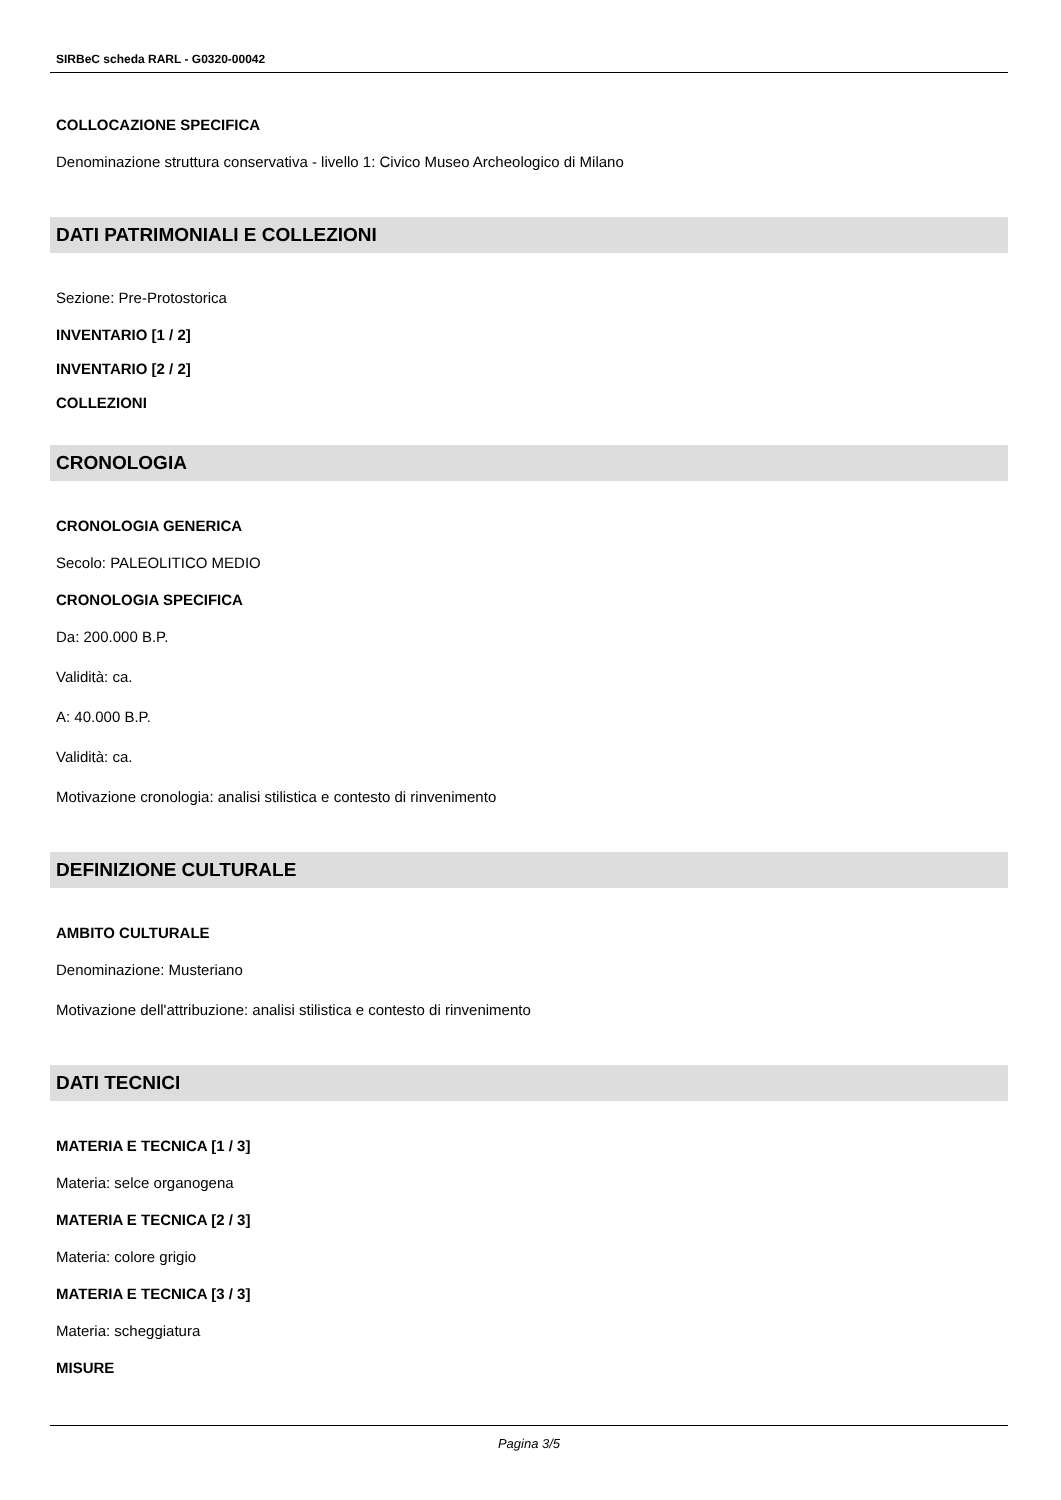SIRBeC scheda RARL - G0320-00042
COLLOCAZIONE SPECIFICA
Denominazione struttura conservativa - livello 1: Civico Museo Archeologico di Milano
DATI PATRIMONIALI E COLLEZIONI
Sezione: Pre-Protostorica
INVENTARIO [1 / 2]
INVENTARIO [2 / 2]
COLLEZIONI
CRONOLOGIA
CRONOLOGIA GENERICA
Secolo: PALEOLITICO MEDIO
CRONOLOGIA SPECIFICA
Da: 200.000 B.P.
Validità: ca.
A: 40.000 B.P.
Validità: ca.
Motivazione cronologia: analisi stilistica e contesto di rinvenimento
DEFINIZIONE CULTURALE
AMBITO CULTURALE
Denominazione: Musteriano
Motivazione dell'attribuzione: analisi stilistica e contesto di rinvenimento
DATI TECNICI
MATERIA E TECNICA [1 / 3]
Materia: selce organogena
MATERIA E TECNICA [2 / 3]
Materia: colore grigio
MATERIA E TECNICA [3 / 3]
Materia: scheggiatura
MISURE
Pagina 3/5